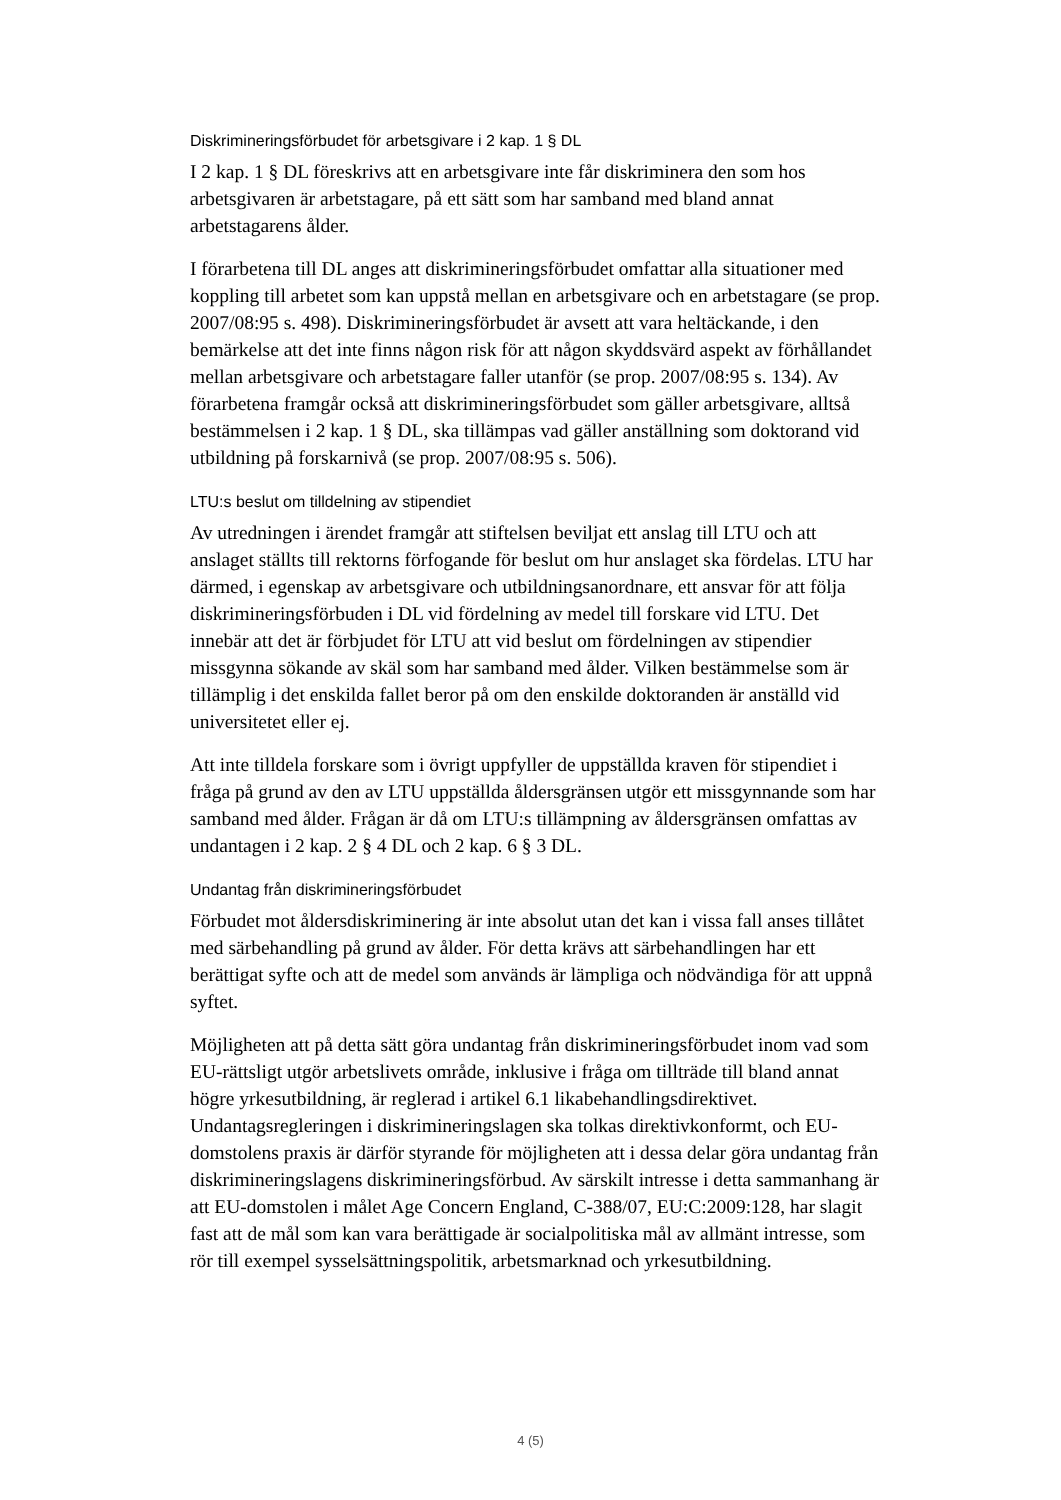Diskrimineringsförbudet för arbetsgivare i 2 kap. 1 § DL
I 2 kap. 1 § DL föreskrivs att en arbetsgivare inte får diskriminera den som hos arbetsgivaren är arbetstagare, på ett sätt som har samband med bland annat arbetstagarens ålder.
I förarbetena till DL anges att diskrimineringsförbudet omfattar alla situationer med koppling till arbetet som kan uppstå mellan en arbetsgivare och en arbetstagare (se prop. 2007/08:95 s. 498). Diskrimineringsförbudet är avsett att vara heltäckande, i den bemärkelse att det inte finns någon risk för att någon skyddsvärd aspekt av förhållandet mellan arbetsgivare och arbetstagare faller utanför (se prop. 2007/08:95 s. 134). Av förarbetena framgår också att diskrimineringsförbudet som gäller arbetsgivare, alltså bestämmelsen i 2 kap. 1 § DL, ska tillämpas vad gäller anställning som doktorand vid utbildning på forskarnivå (se prop. 2007/08:95 s. 506).
LTU:s beslut om tilldelning av stipendiet
Av utredningen i ärendet framgår att stiftelsen beviljat ett anslag till LTU och att anslaget ställts till rektorns förfogande för beslut om hur anslaget ska fördelas. LTU har därmed, i egenskap av arbetsgivare och utbildningsanordnare, ett ansvar för att följa diskrimineringsförbuden i DL vid fördelning av medel till forskare vid LTU. Det innebär att det är förbjudet för LTU att vid beslut om fördelningen av stipendier missgynna sökande av skäl som har samband med ålder. Vilken bestämmelse som är tillämplig i det enskilda fallet beror på om den enskilde doktoranden är anställd vid universitetet eller ej.
Att inte tilldela forskare som i övrigt uppfyller de uppställda kraven för stipendiet i fråga på grund av den av LTU uppställda åldersgränsen utgör ett missgynnande som har samband med ålder. Frågan är då om LTU:s tillämpning av åldersgränsen omfattas av undantagen i 2 kap. 2 § 4 DL och 2 kap. 6 § 3 DL.
Undantag från diskrimineringsförbudet
Förbudet mot åldersdiskriminering är inte absolut utan det kan i vissa fall anses tillåtet med särbehandling på grund av ålder. För detta krävs att särbehandlingen har ett berättigat syfte och att de medel som används är lämpliga och nödvändiga för att uppnå syftet.
Möjligheten att på detta sätt göra undantag från diskrimineringsförbudet inom vad som EU-rättsligt utgör arbetslivets område, inklusive i fråga om tillträde till bland annat högre yrkesutbildning, är reglerad i artikel 6.1 likabehandlingsdirektivet. Undantagsregleringen i diskrimineringslagen ska tolkas direktivkonformt, och EU-domstolens praxis är därför styrande för möjligheten att i dessa delar göra undantag från diskrimineringslagens diskrimineringsförbud. Av särskilt intresse i detta sammanhang är att EU-domstolen i målet Age Concern England, C-388/07, EU:C:2009:128, har slagit fast att de mål som kan vara berättigade är socialpolitiska mål av allmänt intresse, som rör till exempel sysselsättningspolitik, arbetsmarknad och yrkesutbildning.
4 (5)